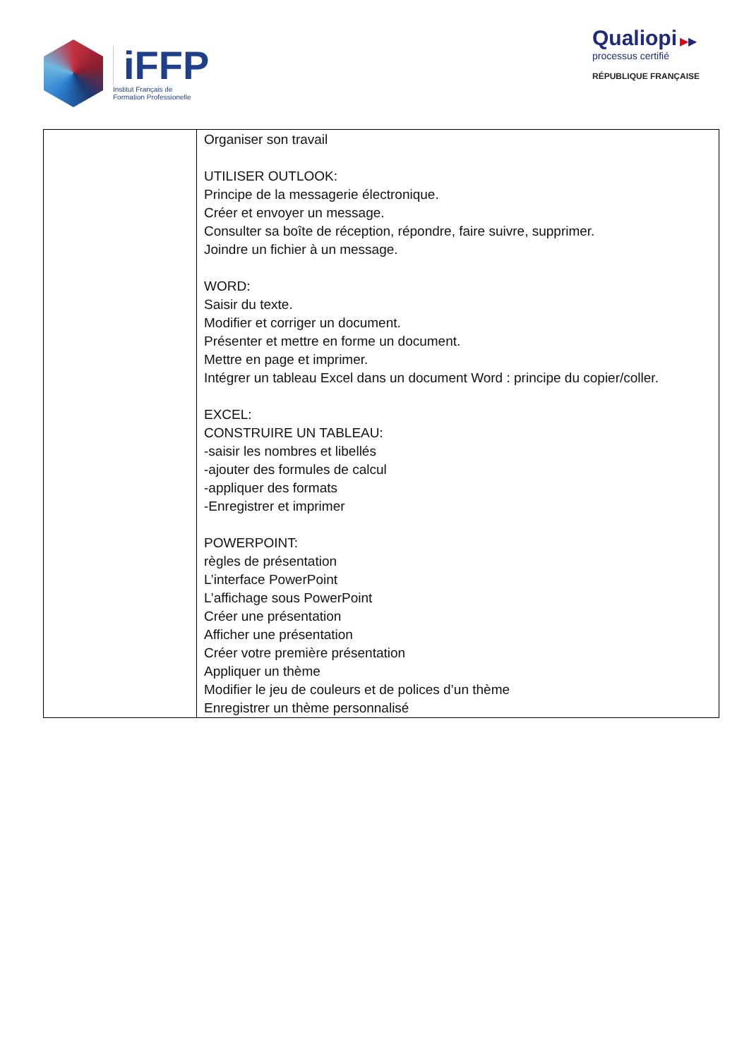iFFP
Institut Français de
Formation Professionelle
Qualiopi ▶▶
processus certifié
RÉPUBLIQUE FRANÇAISE
| | Organiser son travail UTILISER OUTLOOK: Principe de la messagerie électronique. Créer et envoyer un message. Consulter sa boîte de réception, répondre, faire suivre, supprimer. Joindre un fichier à un message. WORD: Saisir du texte. Modifier et corriger un document. Présenter et mettre en forme un document. Mettre en page et imprimer. Intégrer un tableau Excel dans un document Word : principe du copier/coller. EXCEL: CONSTRUIRE UN TABLEAU: -saisir les nombres et libellés -ajouter des formules de calcul -appliquer des formats -Enregistrer et imprimer POWERPOINT: règles de présentation L’interface PowerPoint L’affichage sous PowerPoint Créer une présentation Afficher une présentation Créer votre première présentation Appliquer un thème Modifier le jeu de couleurs et de polices d’un thème Enregistrer un thème personnalisé |